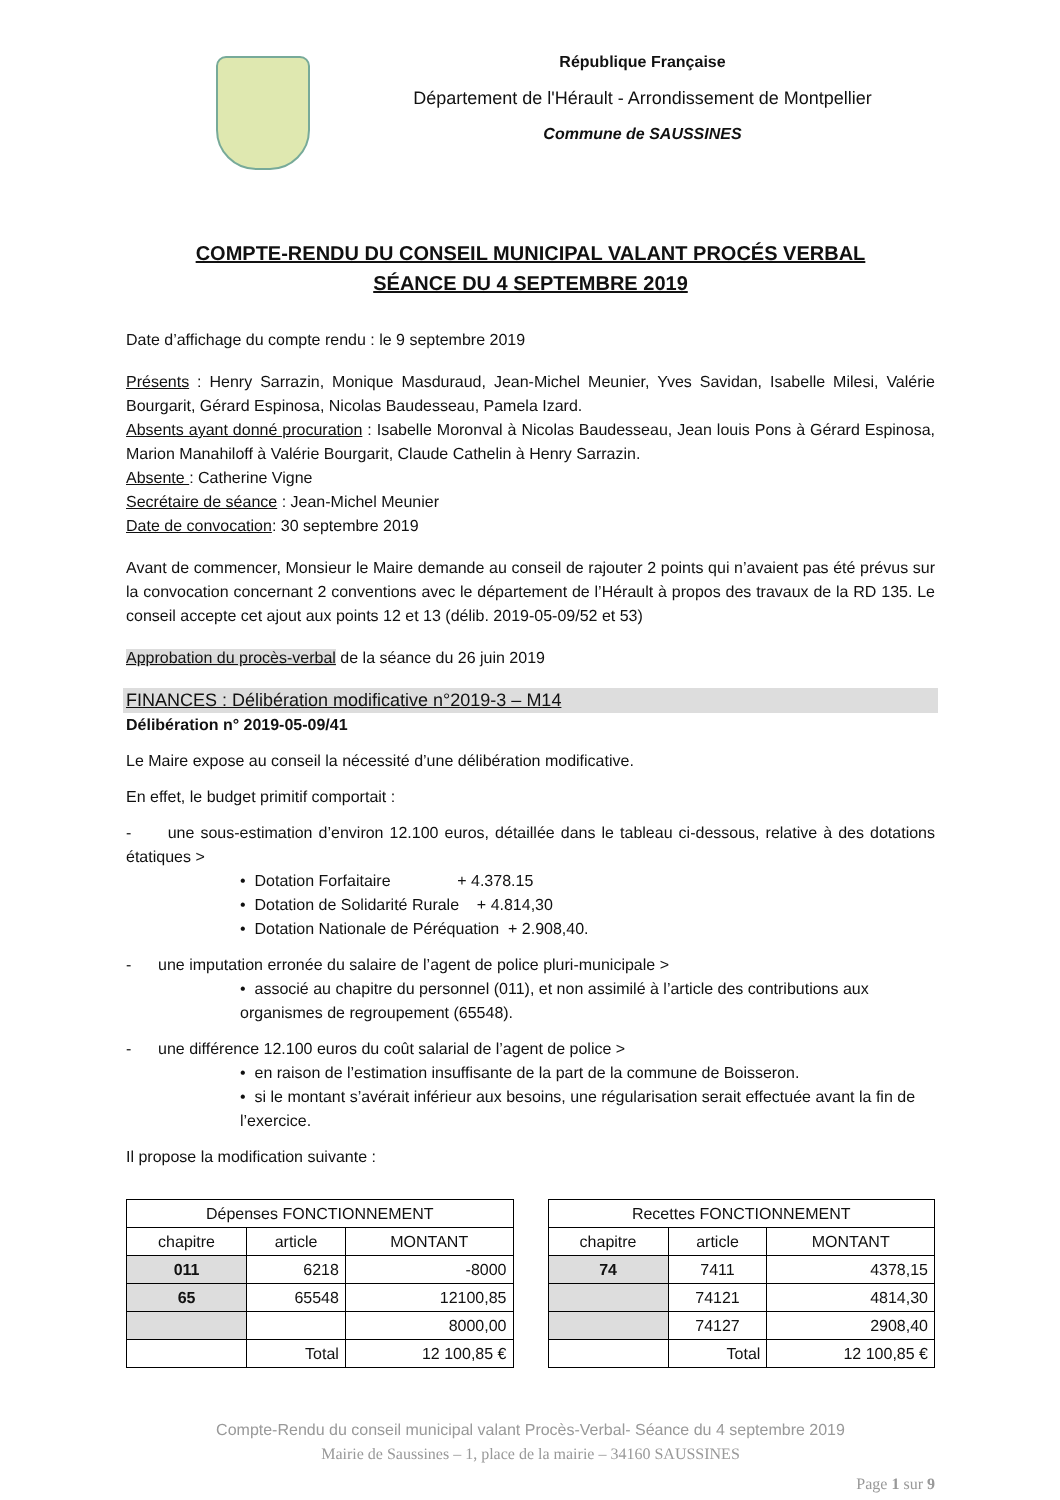République Française
Département de l'Hérault - Arrondissement de Montpellier
Commune de SAUSSINES
COMPTE-RENDU DU CONSEIL MUNICIPAL VALANT PROCÉS VERBAL
SÉANCE DU 4 SEPTEMBRE 2019
Date d’affichage du compte rendu : le 9 septembre 2019
Présents : Henry Sarrazin, Monique Masduraud, Jean-Michel Meunier, Yves Savidan, Isabelle Milesi, Valérie Bourgarit, Gérard Espinosa, Nicolas Baudesseau, Pamela Izard.
Absents ayant donné procuration : Isabelle Moronval à Nicolas Baudesseau, Jean louis Pons à Gérard Espinosa, Marion Manahiloff à Valérie Bourgarit, Claude Cathelin à Henry Sarrazin.
Absente : Catherine Vigne
Secrétaire de séance : Jean-Michel Meunier
Date de convocation: 30 septembre 2019
Avant de commencer, Monsieur le Maire demande au conseil de rajouter 2 points qui n’avaient pas été prévus sur la convocation concernant 2 conventions avec le département de l’Hérault à propos des travaux de la RD 135. Le conseil accepte cet ajout aux points 12 et 13 (délib. 2019-05-09/52 et 53)
Approbation du procès-verbal de la séance du 26 juin 2019
FINANCES : Délibération modificative n°2019-3 – M14
Délibération n° 2019-05-09/41
Le Maire expose au conseil la nécessité d’une délibération modificative.
En effet, le budget primitif comportait :
- une sous-estimation d’environ 12.100 euros, détaillée dans le tableau ci-dessous, relative à des dotations étatiques >
• Dotation Forfaitaire + 4.378.15
• Dotation de Solidarité Rurale + 4.814,30
• Dotation Nationale de Péréquation + 2.908,40.
- une imputation erronée du salaire de l’agent de police pluri-municipale >
• associé au chapitre du personnel (011), et non assimilé à l’article des contributions aux organismes de regroupement (65548).
- une différence 12.100 euros du coût salarial de l’agent de police >
• en raison de l’estimation insuffisante de la part de la commune de Boisseron.
• si le montant s’avérait inférieur aux besoins, une régularisation serait effectuée avant la fin de l’exercice.
Il propose la modification suivante :
| Dépenses FONCTIONNEMENT | | |
| --- | --- | --- |
| chapitre | article | MONTANT |
| 011 | 6218 | -8000 |
| 65 | 65548 | 12100,85 |
| | | 8000,00 |
| | Total | 12 100,85 € |
| Recettes FONCTIONNEMENT | | |
| --- | --- | --- |
| chapitre | article | MONTANT |
| 74 | 7411 | 4378,15 |
| | 74121 | 4814,30 |
| | 74127 | 2908,40 |
| | Total | 12 100,85 € |
Compte-Rendu du conseil municipal valant Procès-Verbal- Séance du 4 septembre 2019
Mairie de Saussines – 1, place de la mairie – 34160 SAUSSINES
Page 1 sur 9